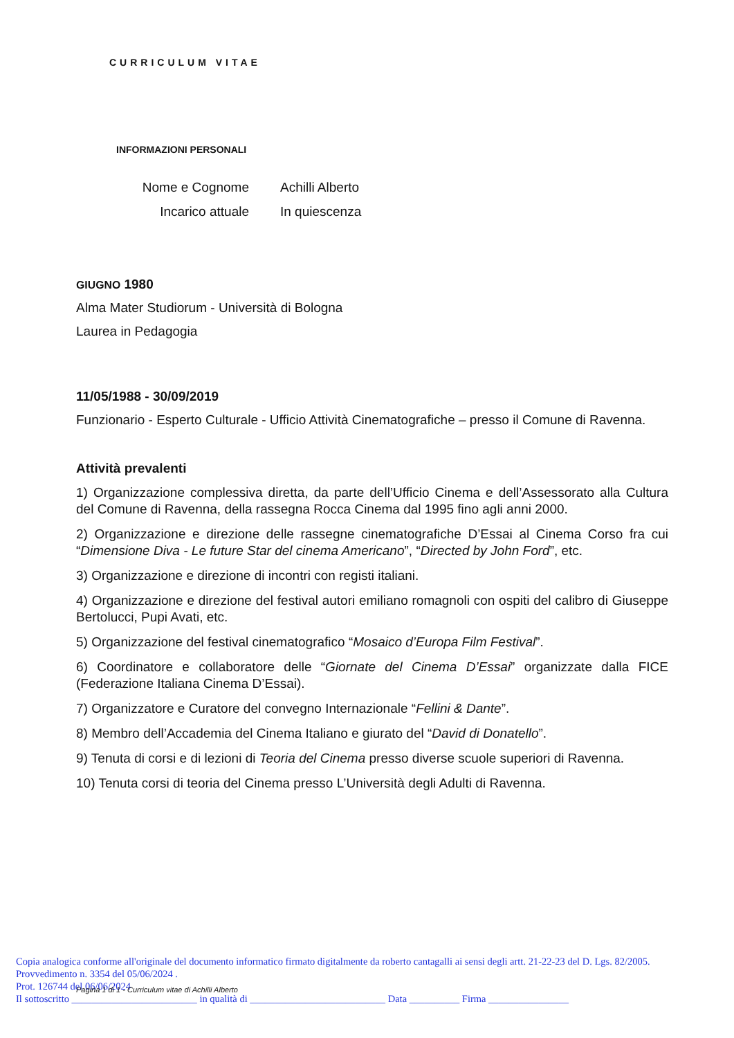CURRICULUM VITAE
INFORMAZIONI PERSONALI
Nome e Cognome Achilli Alberto
Incarico attuale In quiescenza
GIUGNO 1980
Alma Mater Studiorum - Università di Bologna
Laurea in Pedagogia
11/05/1988 - 30/09/2019
Funzionario - Esperto Culturale - Ufficio Attività Cinematografiche – presso il Comune di Ravenna.
Attività prevalenti
1) Organizzazione complessiva diretta, da parte dell’Ufficio Cinema e dell’Assessorato alla Cultura del Comune di Ravenna, della rassegna Rocca Cinema dal 1995 fino agli anni 2000.
2) Organizzazione e direzione delle rassegne cinematografiche D’Essai al Cinema Corso fra cui “Dimensione Diva - Le future Star del cinema Americano”, “Directed by John Ford”, etc.
3) Organizzazione e direzione di incontri con registi italiani.
4) Organizzazione e direzione del festival autori emiliano romagnoli con ospiti del calibro di Giuseppe Bertolucci, Pupi Avati, etc.
5) Organizzazione del festival cinematografico “Mosaico d’Europa Film Festival”.
6) Coordinatore e collaboratore delle “Giornate del Cinema D’Essai” organizzate dalla FICE (Federazione Italiana Cinema D’Essai).
7) Organizzatore e Curatore del convegno Internazionale “Fellini & Dante”.
8) Membro dell’Accademia del Cinema Italiano e giurato del “David di Donatello”.
9) Tenuta di corsi e di lezioni di Teoria del Cinema presso diverse scuole superiori di Ravenna.
10) Tenuta corsi di teoria del Cinema presso L’Università degli Adulti di Ravenna.
Copia analogica conforme all'originale del documento informatico firmato digitalmente da roberto cantagalli ai sensi degli artt. 21-22-23 del D. Lgs. 82/2005.
Provvedimento n. 3354 del 05/06/2024 .
Prot. 126744 del 06/06/2024
Il sottoscritto _________________________ in qualità di ___________________________ Data __________ Firma ________________
Pagina 1 di 1 - Curriculum vitae di Achilli Alberto